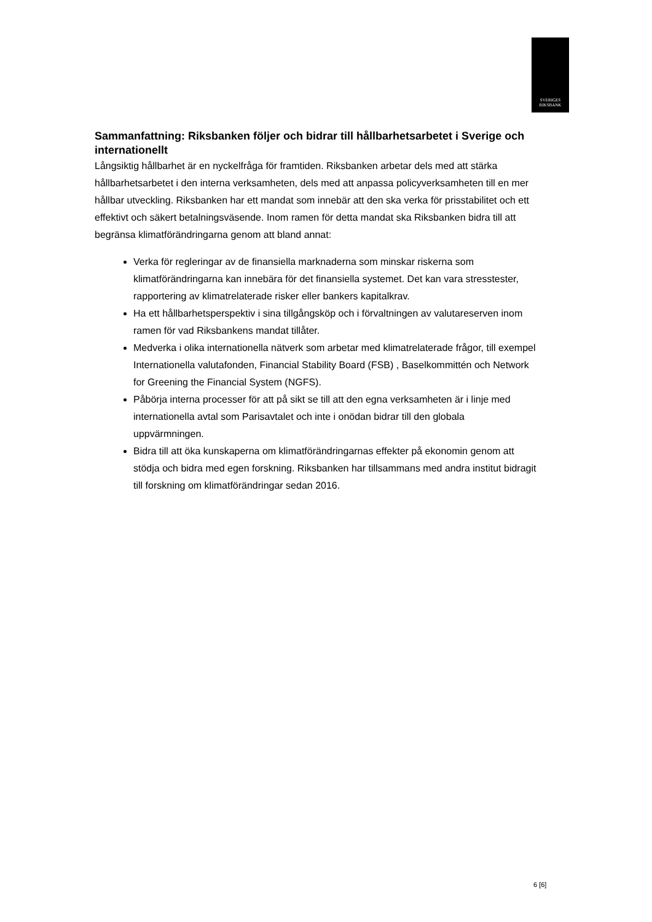SVERIGES
RIKSBANK
Sammanfattning: Riksbanken följer och bidrar till hållbarhetsarbetet i Sverige och internationellt
Långsiktig hållbarhet är en nyckelfråga för framtiden. Riksbanken arbetar dels med att stärka hållbarhetsarbetet i den interna verksamheten, dels med att anpassa policyverksamheten till en mer hållbar utveckling. Riksbanken har ett mandat som innebär att den ska verka för prisstabilitet och ett effektivt och säkert betalningsväsende. Inom ramen för detta mandat ska Riksbanken bidra till att begränsa klimatförändringarna genom att bland annat:
Verka för regleringar av de finansiella marknaderna som minskar riskerna som klimatförändringarna kan innebära för det finansiella systemet. Det kan vara stresstester, rapportering av klimatrelaterade risker eller bankers kapitalkrav.
Ha ett hållbarhetsperspektiv i sina tillgångsköp och i förvaltningen av valutareserven inom ramen för vad Riksbankens mandat tillåter.
Medverka i olika internationella nätverk som arbetar med klimatrelaterade frågor, till exempel Internationella valutafonden, Financial Stability Board (FSB) , Baselkommittén och Network for Greening the Financial System (NGFS).
Påbörja interna processer för att på sikt se till att den egna verksamheten är i linje med internationella avtal som Parisavtalet och inte i onödan bidrar till den globala uppvärmningen.
Bidra till att öka kunskaperna om klimatförändringarnas effekter på ekonomin genom att stödja och bidra med egen forskning. Riksbanken har tillsammans med andra institut bidragit till forskning om klimatförändringar sedan 2016.
6 [6]